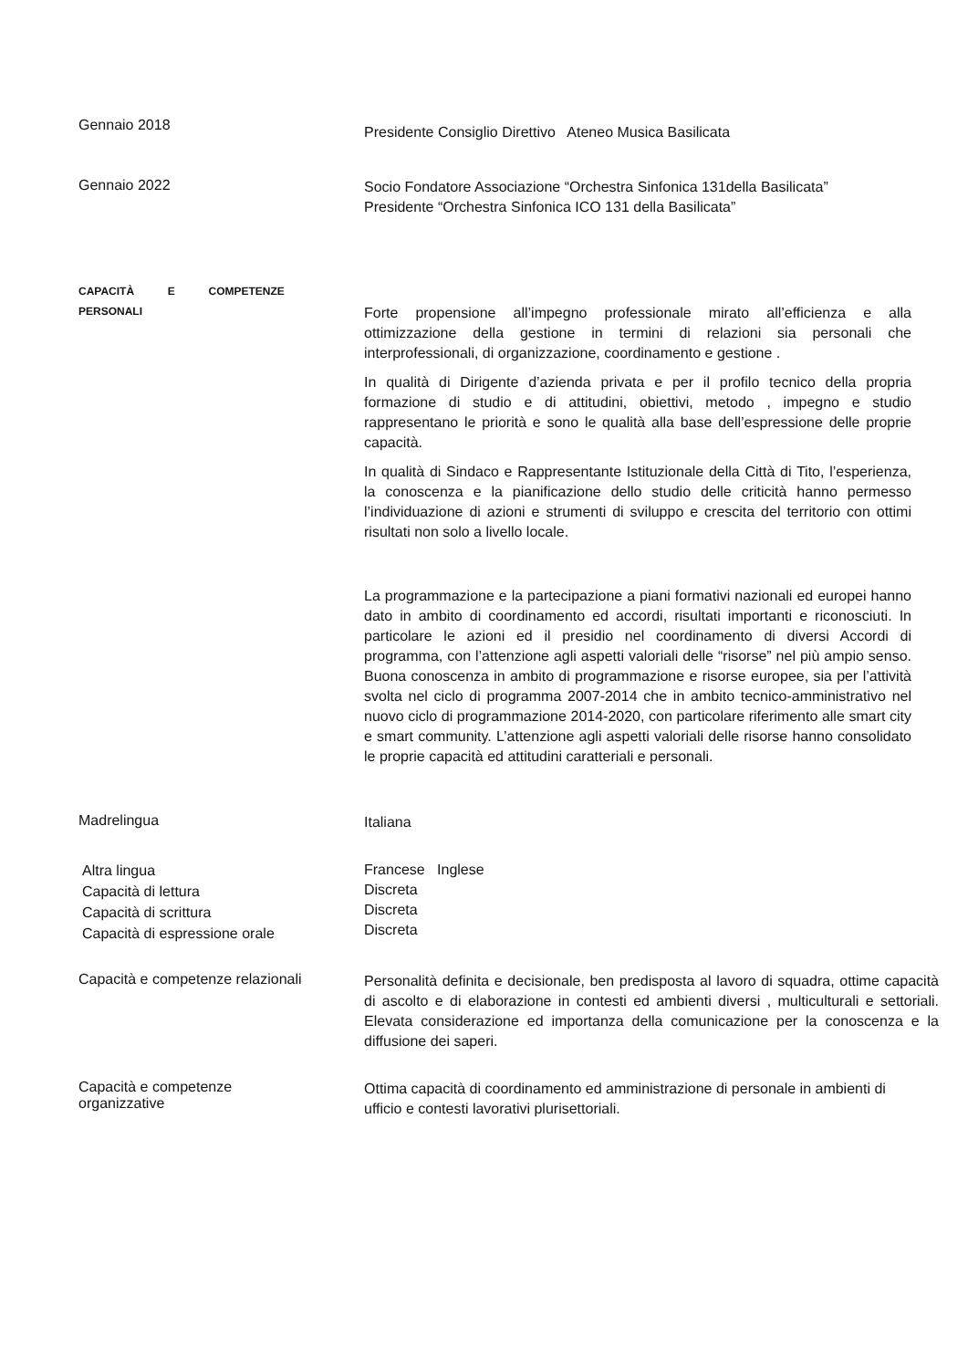Gennaio 2018
Presidente Consiglio Direttivo Ateneo Musica Basilicata
Gennaio 2022
Socio Fondatore Associazione “Orchestra Sinfonica 131della Basilicata”
Presidente “Orchestra Sinfonica ICO 131 della Basilicata”
CAPACITÀ E COMPETENZE
PERSONALI
Forte propensione all’impegno professionale mirato all’efficienza e alla ottimizzazione della gestione in termini di relazioni sia personali che interprofessionali, di organizzazione, coordinamento e gestione .
In qualità di Dirigente d’azienda privata e per il profilo tecnico della propria formazione di studio e di attitudini, obiettivi, metodo , impegno e studio rappresentano le priorità e sono le qualità alla base dell’espressione delle proprie capacità.
In qualità di Sindaco e Rappresentante Istituzionale della Città di Tito, l’esperienza, la conoscenza e la pianificazione dello studio delle criticità hanno permesso l’individuazione di azioni e strumenti di sviluppo e crescita del territorio con ottimi risultati non solo a livello locale.
La programmazione e la partecipazione a piani formativi nazionali ed europei hanno dato in ambito di coordinamento ed accordi, risultati importanti e riconosciuti. In particolare le azioni ed il presidio nel coordinamento di diversi Accordi di programma, con l’attenzione agli aspetti valoriali delle “risorse” nel più ampio senso. Buona conoscenza in ambito di programmazione e risorse europee, sia per l’attività svolta nel ciclo di programma 2007-2014 che in ambito tecnico-amministrativo nel nuovo ciclo di programmazione 2014-2020, con particolare riferimento alle smart city e smart community. L’attenzione agli aspetti valoriali delle risorse hanno consolidato le proprie capacità ed attitudini caratteriali e personali.
Madrelingua
Italiana
Altra lingua
Capacità di lettura
Capacità di scrittura
Capacità di espressione orale
Francese Inglese
Discreta
Discreta
Discreta
Capacità e competenze relazionali
Personalità definita e decisionale, ben predisposta al lavoro di squadra, ottime capacità di ascolto e di elaborazione in contesti ed ambienti diversi , multiculturali e settoriali. Elevata considerazione ed importanza della comunicazione per la conoscenza e la diffusione dei saperi.
Capacità e competenze
organizzative
Ottima capacità di coordinamento ed amministrazione di personale in ambienti di ufficio e contesti lavorativi plurisettoriali.